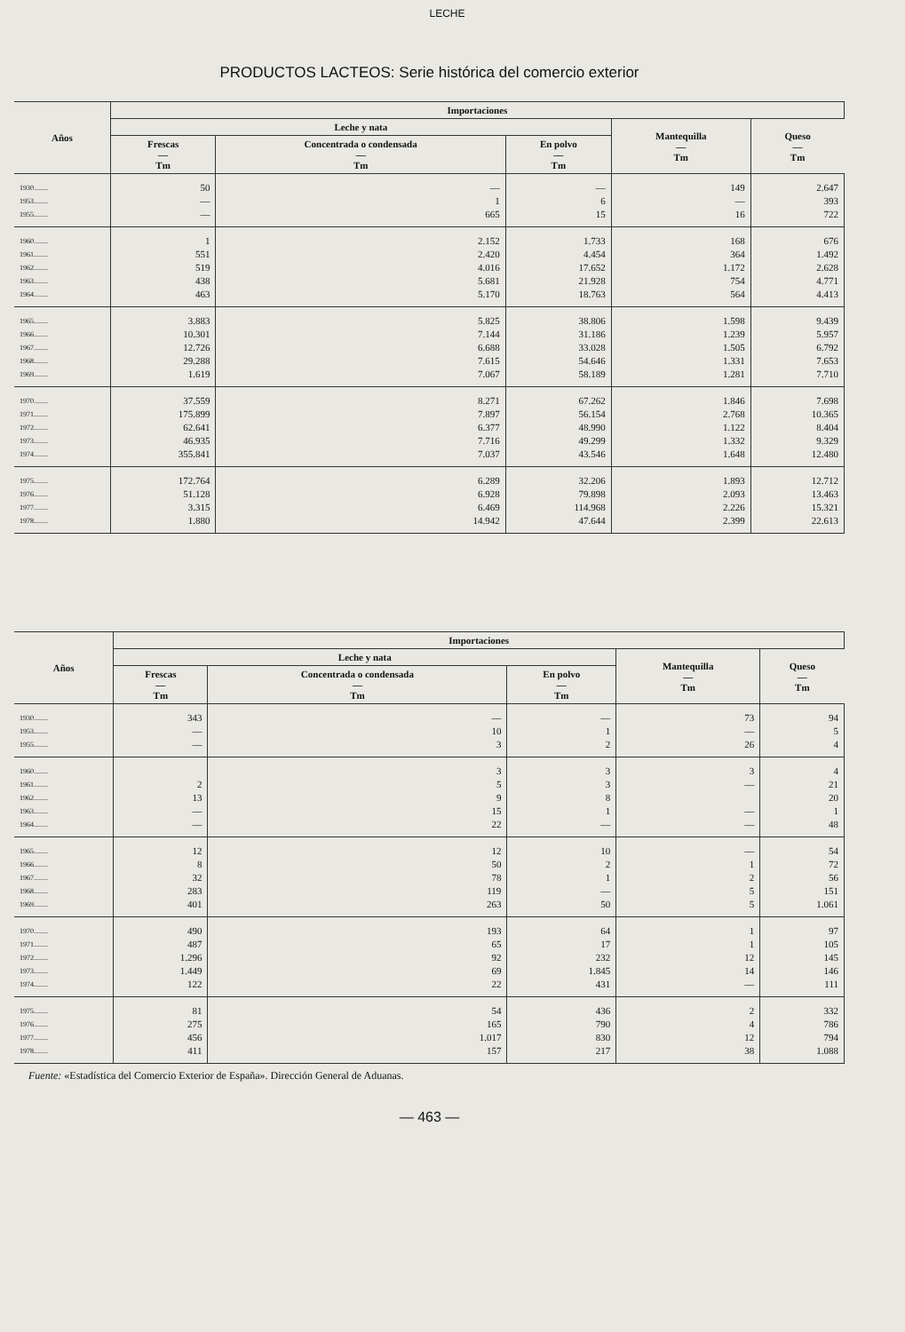LECHE
PRODUCTOS LACTEOS: Serie histórica del comercio exterior
| Años | Importaciones | | | | |
| --- | --- | --- | --- | --- | --- |
| | Leche y nata | | | Mantequilla — Tm | Queso — Tm |
| | Frescas — Tm | Concentrada o condensada — Tm | En polvo — Tm | | |
| 1930........ | 50 | — | — | 149 | 2.647 |
| 1953........ | — | 1 | 6 | — | 393 |
| 1955........ | — | 665 | 15 | 16 | 722 |
| 1960........ | 1 | 2.152 | 1.733 | 168 | 676 |
| 1961........ | 551 | 2.420 | 4.454 | 364 | 1.492 |
| 1962........ | 519 | 4.016 | 17.652 | 1.172 | 2.628 |
| 1963........ | 438 | 5.681 | 21.928 | 754 | 4.771 |
| 1964........ | 463 | 5.170 | 18.763 | 564 | 4.413 |
| 1965........ | 3.883 | 5.825 | 38.806 | 1.598 | 9.439 |
| 1966........ | 10.301 | 7.144 | 31.186 | 1.239 | 5.957 |
| 1967........ | 12.726 | 6.688 | 33.028 | 1.505 | 6.792 |
| 1968........ | 29.288 | 7.615 | 54.646 | 1.331 | 7.653 |
| 1969........ | 1.619 | 7.067 | 58.189 | 1.281 | 7.710 |
| 1970........ | 37.559 | 8.271 | 67.262 | 1.846 | 7.698 |
| 1971........ | 175.899 | 7.897 | 56.154 | 2.768 | 10.365 |
| 1972........ | 62.641 | 6.377 | 48.990 | 1.122 | 8.404 |
| 1973........ | 46.935 | 7.716 | 49.299 | 1.332 | 9.329 |
| 1974........ | 355.841 | 7.037 | 43.546 | 1.648 | 12.480 |
| 1975........ | 172.764 | 6.289 | 32.206 | 1.893 | 12.712 |
| 1976........ | 51.128 | 6.928 | 79.898 | 2.093 | 13.463 |
| 1977........ | 3.315 | 6.469 | 114.968 | 2.226 | 15.321 |
| 1978........ | 1.880 | 14.942 | 47.644 | 2.399 | 22.613 |
| Años | Importaciones | | | | |
| --- | --- | --- | --- | --- | --- |
| | Leche y nata | | | Mantequilla — Tm | Queso — Tm |
| | Frescas — Tm | Concentrada o condensada — Tm | En polvo — Tm | | |
| 1930........ | 343 | — | — | 73 | 94 |
| 1953........ | — | 10 | 1 | — | 5 |
| 1955........ | — | 3 | 2 | 26 | 4 |
| 1960........ | | 3 | 3 | 3 | 4 |
| 1961........ | 2 | 5 | 3 | — | 21 |
| 1962........ | 13 | 9 | 8 | | 20 |
| 1963........ | — | 15 | 1 | — | 1 |
| 1964........ | — | 22 | — | — | 48 |
| 1965........ | 12 | 12 | 10 | — | 54 |
| 1966........ | 8 | 50 | 2 | 1 | 72 |
| 1967........ | 32 | 78 | 1 | 2 | 56 |
| 1968........ | 283 | 119 | — | 5 | 151 |
| 1969........ | 401 | 263 | 50 | 5 | 1.061 |
| 1970........ | 490 | 193 | 64 | 1 | 97 |
| 1971........ | 487 | 65 | 17 | 1 | 105 |
| 1972........ | 1.296 | 92 | 232 | 12 | 145 |
| 1973........ | 1.449 | 69 | 1.845 | 14 | 146 |
| 1974........ | 122 | 22 | 431 | — | 111 |
| 1975........ | 81 | 54 | 436 | 2 | 332 |
| 1976........ | 275 | 165 | 790 | 4 | 786 |
| 1977........ | 456 | 1.017 | 830 | 12 | 794 |
| 1978........ | 411 | 157 | 217 | 38 | 1.088 |
Fuente: «Estadística del Comercio Exterior de España». Dirección General de Aduanas.
— 463 —